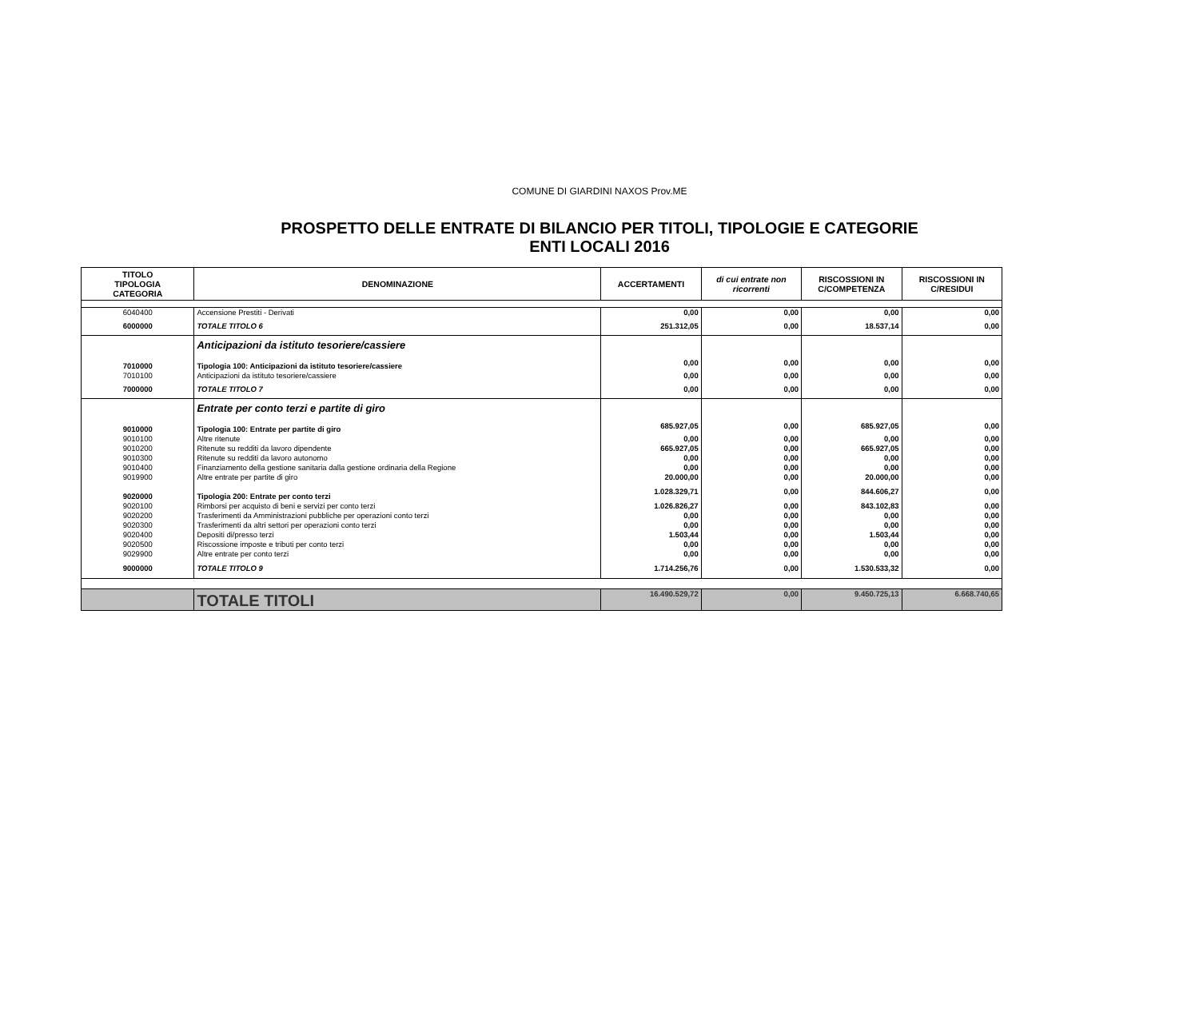COMUNE DI GIARDINI NAXOS Prov.ME
PROSPETTO DELLE ENTRATE DI BILANCIO PER TITOLI, TIPOLOGIE E CATEGORIE
ENTI LOCALI 2016
| TITOLO TIPOLOGIA CATEGORIA | DENOMINAZIONE | ACCERTAMENTI | di cui entrate non ricorrenti | RISCOSSIONI IN C/COMPETENZA | RISCOSSIONI IN C/RESIDUI |
| --- | --- | --- | --- | --- | --- |
| 6040400 | Accensione Prestiti - Derivati | 0,00 | 0,00 | 0,00 | 0,00 |
| 6000000 | TOTALE TITOLO 6 | 251.312,05 | 0,00 | 18.537,14 | 0,00 |
| | Anticipazioni da istituto tesoriere/cassiere | | | | |
| 7010000 | Tipologia 100: Anticipazioni da istituto tesoriere/cassiere | 0,00 | 0,00 | 0,00 | 0,00 |
| 7010100 | Anticipazioni da istituto tesoriere/cassiere | 0,00 | 0,00 | 0,00 | 0,00 |
| 7000000 | TOTALE TITOLO 7 | 0,00 | 0,00 | 0,00 | 0,00 |
| | Entrate per conto terzi e partite di giro | | | | |
| 9010000 | Tipologia 100: Entrate per partite di giro | 685.927,05 | 0,00 | 685.927,05 | 0,00 |
| 9010100 | Altre ritenute | 0,00 | 0,00 | 0,00 | 0,00 |
| 9010200 | Ritenute su redditi da lavoro dipendente | 665.927,05 | 0,00 | 665.927,05 | 0,00 |
| 9010300 | Ritenute su redditi da lavoro autonomo | 0,00 | 0,00 | 0,00 | 0,00 |
| 9010400 | Finanziamento della gestione sanitaria dalla gestione ordinaria della Regione | 0,00 | 0,00 | 0,00 | 0,00 |
| 9019900 | Altre entrate per partite di giro | 20.000,00 | 0,00 | 20.000,00 | 0,00 |
| 9020000 | Tipologia 200: Entrate per conto terzi | 1.028.329,71 | 0,00 | 844.606,27 | 0,00 |
| 9020100 | Rimborsi per acquisto di beni e servizi per conto terzi | 1.026.826,27 | 0,00 | 843.102,83 | 0,00 |
| 9020200 | Trasferimenti da Amministrazioni pubbliche per operazioni conto terzi | 0,00 | 0,00 | 0,00 | 0,00 |
| 9020300 | Trasferimenti da altri settori per operazioni conto terzi | 0,00 | 0,00 | 0,00 | 0,00 |
| 9020400 | Depositi di/presso terzi | 1.503,44 | 0,00 | 1.503,44 | 0,00 |
| 9020500 | Riscossione imposte e tributi per conto terzi | 0,00 | 0,00 | 0,00 | 0,00 |
| 9029900 | Altre entrate per conto terzi | 0,00 | 0,00 | 0,00 | 0,00 |
| 9000000 | TOTALE TITOLO 9 | 1.714.256,76 | 0,00 | 1.530.533,32 | 0,00 |
| | TOTALE TITOLI | 16.490.529,72 | 0,00 | 9.450.725,13 | 6.668.740,65 |